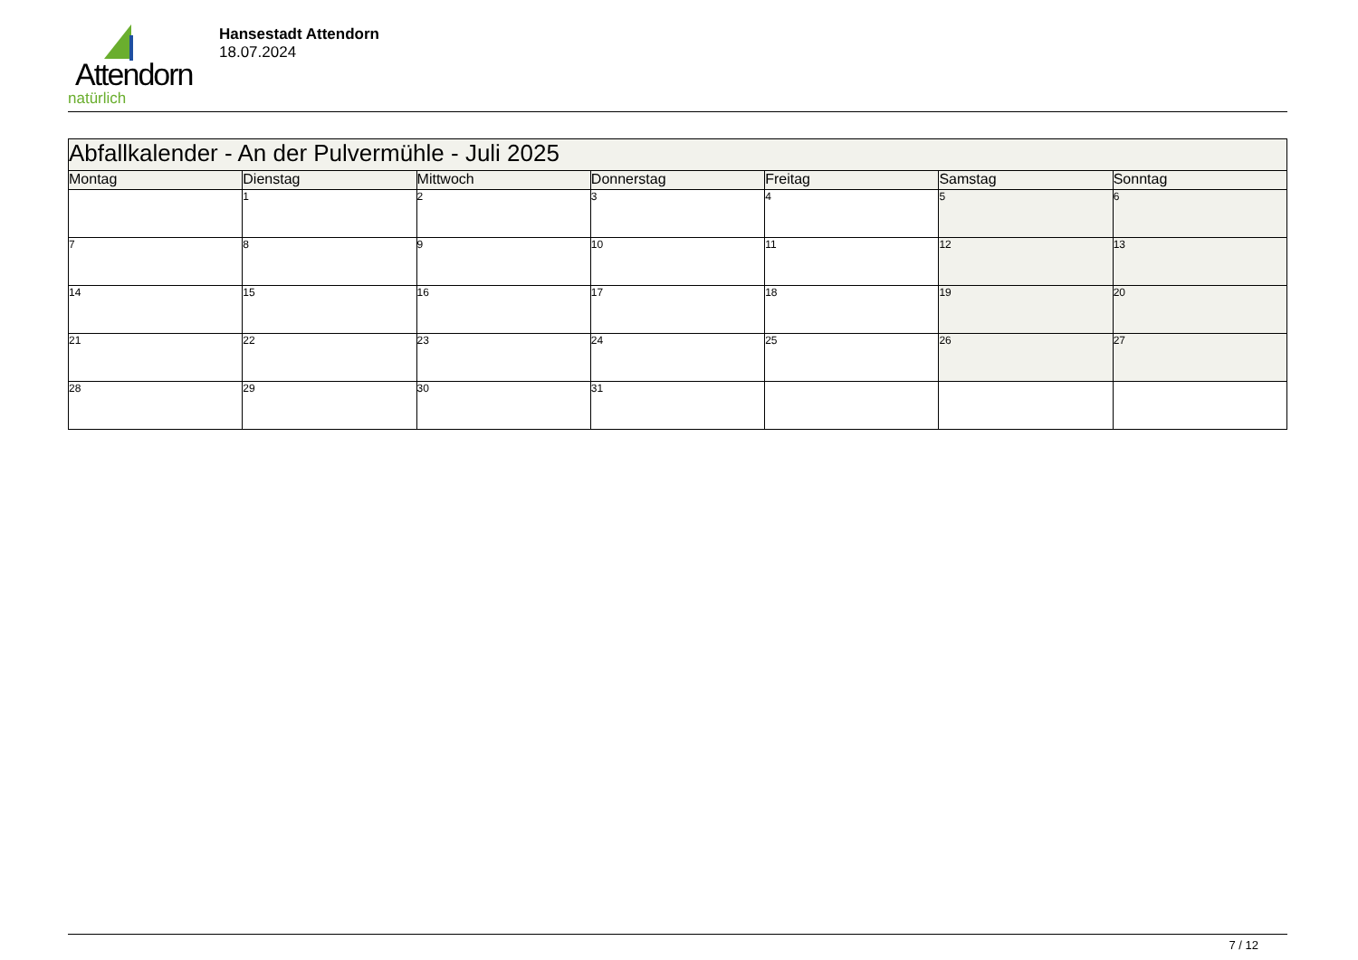Attendorn
natürlich
Hansestadt Attendorn
18.07.2024
| Abfallkalender - An der Pulvermühle - Juli 2025 | | | | | | |
| Montag | Dienstag | Mittwoch | Donnerstag | Freitag | Samstag | Sonntag |
| | 1 | 2 | 3 | 4 | 5 | 6 |
| 7 | 8 | 9 | 10 | 11 | 12 | 13 |
| 14 | 15 | 16 | 17 | 18 | 19 | 20 |
| 21 | 22 | 23 | 24 | 25 | 26 | 27 |
| 28 | 29 | 30 | 31 | | | |
7 / 12